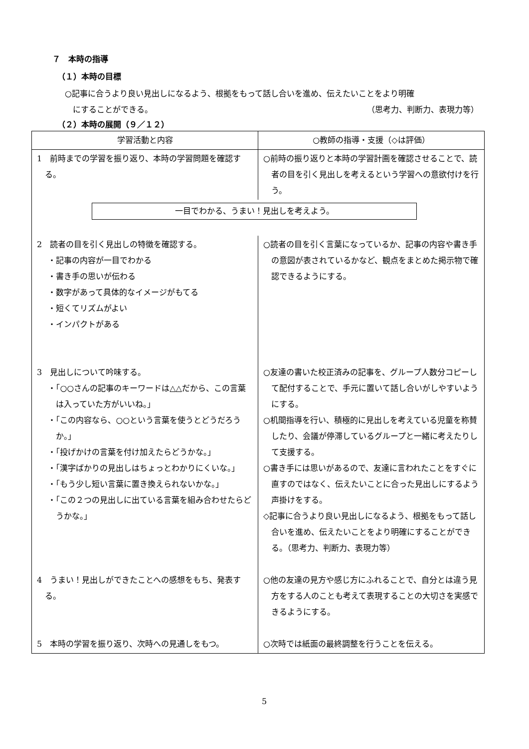７　本時の指導
（１）本時の目標
○記事に合うより良い見出しになるよう、根拠をもって話し合いを進め、伝えたいことをより明確
　にすることができる。 （思考力、判断力、表現力等）
（２）本時の展開（９／１２）
| 学習活動と内容 | ○教師の指導・支援（◇は評価） |
| --- | --- |
| 1 前時までの学習を振り返り、本時の学習問題を確認する。 | ○前時の振り返りと本時の学習計画を確認させることで、読者の目を引く見出しを考えるという学習への意欲付けを行う。 |
| 一目でわかる、うまい！見出しを考えよう。 | |
| 2 読者の目を引く見出しの特徴を確認する。 ・記事の内容が一目でわかる ・書き手の思いが伝わる ・数字があって具体的なイメージがもてる ・短くてリズムがよい ・インパクトがある 3 見出しについて吟味する。 ・「○○さんの記事のキーワードは△△だから、この言葉は入っていた方がいいね。」 ・「この内容なら、○○という言葉を使うとどうだろうか。」 ・「投げかけの言葉を付け加えたらどうかな。」 ・「漢字ばかりの見出しはちょっとわかりにくいな。」 ・「もう少し短い言葉に置き換えられないかな。」 ・「この２つの見出しに出ている言葉を組み合わせたらどうかな。」 4 うまい！見出しができたことへの感想をもち、発表する。 5 本時の学習を振り返り、次時への見通しをもつ。 | ○読者の目を引く言葉になっているか、記事の内容や書き手の意図が表されているかなど、観点をまとめた掲示物で確認できるようにする。 ○友達の書いた校正済みの記事を、グループ人数分コピーして配付することで、手元に置いて話し合いがしやすいようにする。 ○机間指導を行い、積極的に見出しを考えている児童を称賛したり、会議が停滞しているグループと一緒に考えたりして支援する。 ○書き手には思いがあるので、友達に言われたことをすぐに直すのではなく、伝えたいことに合った見出しにするよう声掛けをする。 ◇記事に合うより良い見出しになるよう、根拠をもって話し合いを進め、伝えたいことをより明確にすることができる。（思考力、判断力、表現力等） ○他の友達の見方や感じ方にふれることで、自分とは違う見方をする人のことも考えて表現することの大切さを実感できるようにする。 ○次時では紙面の最終調整を行うことを伝える。 |
5